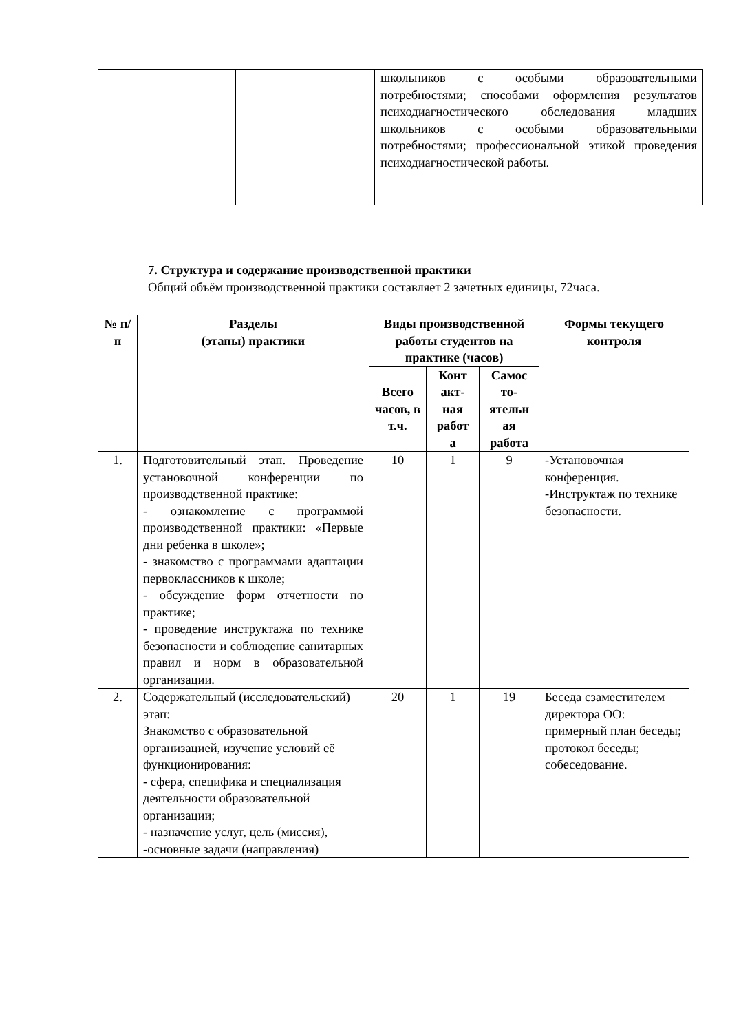| | | школьников с особыми образовательными потребностями; способами оформления результатов психодиагностического обследования младших школьников с особыми образовательными потребностями; профессиональной этикой проведения психодиагностической работы. |
7. Структура и содержание производственной практики
Общий объём производственной практики составляет 2 зачетных единицы, 72часа.
| № п/п | Разделы (этапы) практики | Виды производственной работы студентов на практике (часов) | | | Формы текущего контроля |
| --- | --- | --- | --- | --- | --- |
| | | Всего часов, в т.ч. | Конт акт-ная работ а | Самос то-ятельн ая работа | |
| 1. | Подготовительный этап. Проведение установочной конференции по производственной практике: - ознакомление с программой производственной практики: «Первые дни ребенка в школе»; - знакомство с программами адаптации первоклассников к школе; - обсуждение форм отчетности по практике; - проведение инструктажа по технике безопасности и соблюдение санитарных правил и норм в образовательной организации. | 10 | 1 | 9 | -Установочная конференция. -Инструктаж по технике безопасности. |
| 2. | Содержательный (исследовательский) этап: Знакомство с образовательной организацией, изучение условий её функционирования: - сфера, специфика и специализация деятельности образовательной организации; - назначение услуг, цель (миссия), -основные задачи (направления) | 20 | 1 | 19 | Беседа сзаместителем директора ОО: примерный план беседы; протокол беседы; собеседование. |